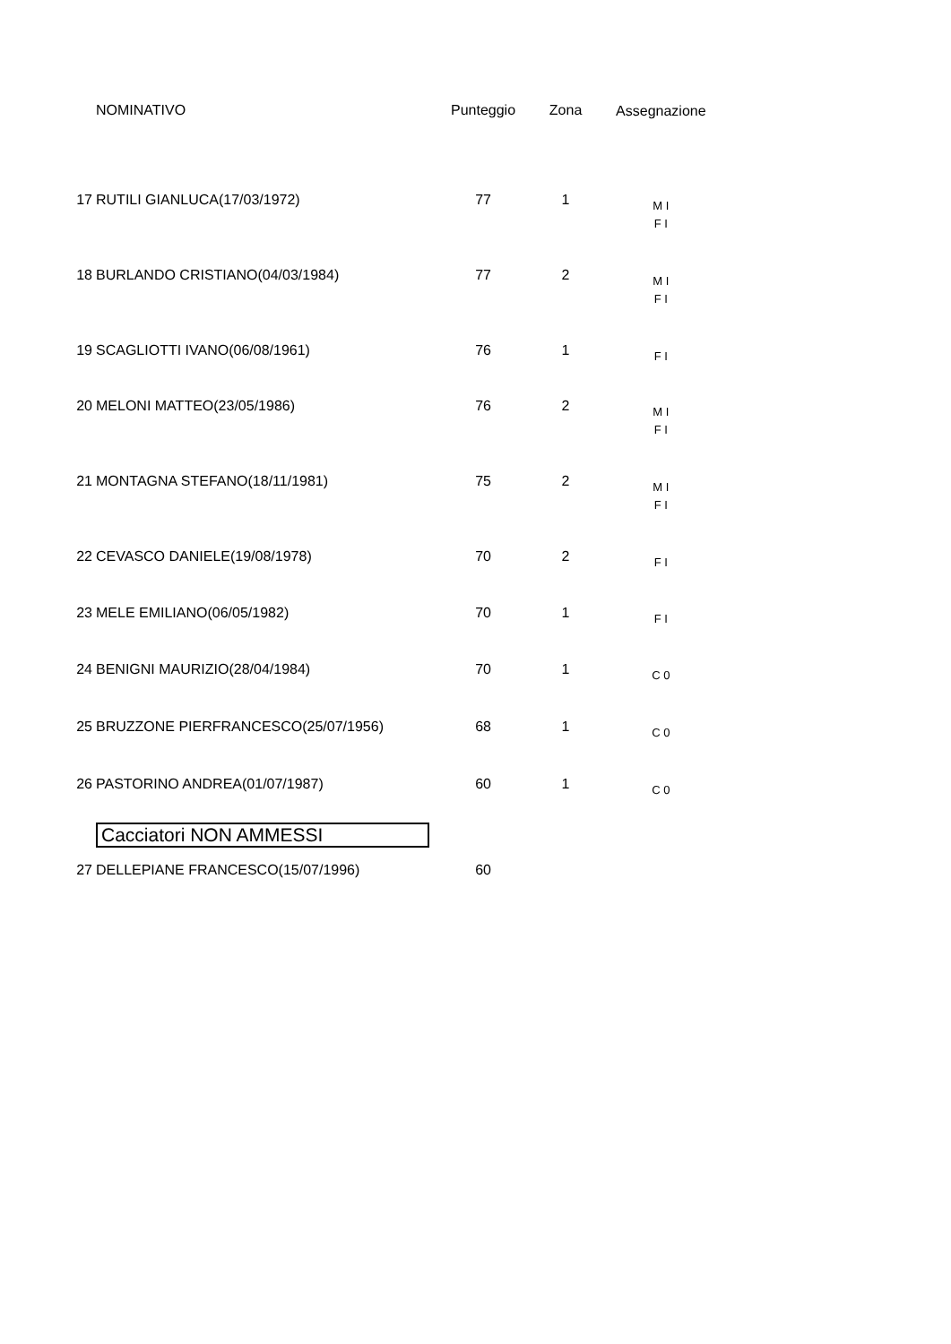| | NOMINATIVO | Punteggio | Zona | Assegnazione |
| --- | --- | --- | --- | --- |
| 17 | RUTILI GIANLUCA(17/03/1972) | 77 | 1 | M I F I |
| 18 | BURLANDO CRISTIANO(04/03/1984) | 77 | 2 | M I F I |
| 19 | SCAGLIOTTI IVANO(06/08/1961) | 76 | 1 | F I |
| 20 | MELONI MATTEO(23/05/1986) | 76 | 2 | M I F I |
| 21 | MONTAGNA STEFANO(18/11/1981) | 75 | 2 | M I F I |
| 22 | CEVASCO DANIELE(19/08/1978) | 70 | 2 | F I |
| 23 | MELE EMILIANO(06/05/1982) | 70 | 1 | F I |
| 24 | BENIGNI MAURIZIO(28/04/1984) | 70 | 1 | C 0 |
| 25 | BRUZZONE PIERFRANCESCO(25/07/1956) | 68 | 1 | C 0 |
| 26 | PASTORINO ANDREA(01/07/1987) | 60 | 1 | C 0 |
| | Cacciatori NON AMMESSI | | | |
| 27 | DELLEPIANE FRANCESCO(15/07/1996) | 60 | | |